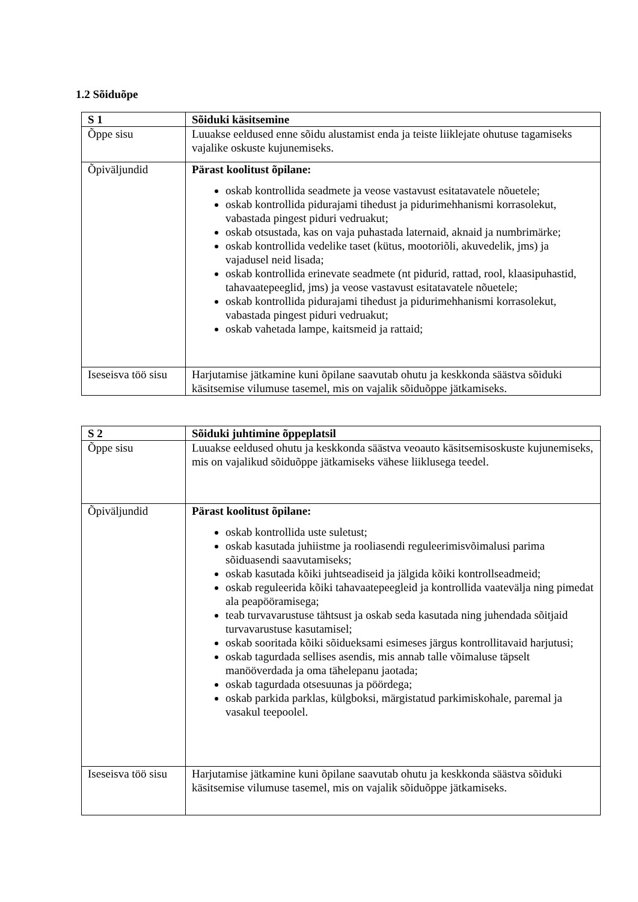1.2 Sõiduõpe
| S 1 | Sõiduki käsitsemine |
| --- | --- |
| Õppe sisu | Luuakse eeldused enne sõidu alustamist enda ja teiste liiklejate ohutuse tagamiseks vajalike oskuste kujunemiseks. |
| Õpiväljundid | Pärast koolitust õpilane: oskab kontrollida seadmete ja veose vastavust esitatavatele nõuetele; oskab kontrollida pidurajami tihedust ja pidurimehhanismi korrasolekut, vabastada pingest piduri vedruakut; oskab otsustada, kas on vaja puhastada laternaid, aknaid ja numbrimärke; oskab kontrollida vedelike taset (kütus, mootoriõli, akuvedelik, jms) ja vajadusel neid lisada; oskab kontrollida erinevate seadmete (nt pidurid, rattad, rool, klaasipuhastid, tahavaatepeeglid, jms) ja veose vastavust esitatavatele nõuetele; oskab kontrollida pidurajami tihedust ja pidurimehhanismi korrasolekut, vabastada pingest piduri vedruakut; oskab vahetada lampe, kaitsmeid ja rattaid; |
| Iseseisva töö sisu | Harjutamise jätkamine kuni õpilane saavutab ohutu ja keskkonda säästva sõiduki käsitsemise vilumuse tasemel, mis on vajalik sõiduõppe jätkamiseks. |
| S 2 | Sõiduki juhtimine õppeplatsil |
| --- | --- |
| Õppe sisu | Luuakse eeldused ohutu ja keskkonda säästva veoauto käsitsemisoskuste kujunemiseks, mis on vajalikud sõiduõppe jätkamiseks vähese liiklusega teedel. |
| Õpiväljundid | Pärast koolitust õpilane: oskab kontrollida uste suletust; oskab kasutada juhiistme ja rooliasendi reguleerimisvõimalusi parima sõiduasendi saavutamiseks; oskab kasutada kõiki juhtseadiseid ja jälgida kõiki kontrollseadmeid; oskab reguleerida kõiki tahavaatepeegleid ja kontrollida vaatevälja ning pimedat ala peapööramisega; teab turvavarustuse tähtsust ja oskab seda kasutada ning juhendada sõitjaid turvavarustuse kasutamisel; oskab sooritada kõiki sõidueksami esimeses järgus kontrollitavaid harjutusi; oskab tagurdada sellises asendis, mis annab talle võimaluse täpselt manööverdada ja oma tähelepanu jaotada; oskab tagurdada otsesuunas ja pöördega; oskab parkida parklas, külgboksi, märgistatud parkimiskohale, paremal ja vasakul teepoolel. |
| Iseseisva töö sisu | Harjutamise jätkamine kuni õpilane saavutab ohutu ja keskkonda säästva sõiduki käsitsemise vilumuse tasemel, mis on vajalik sõiduõppe jätkamiseks. |